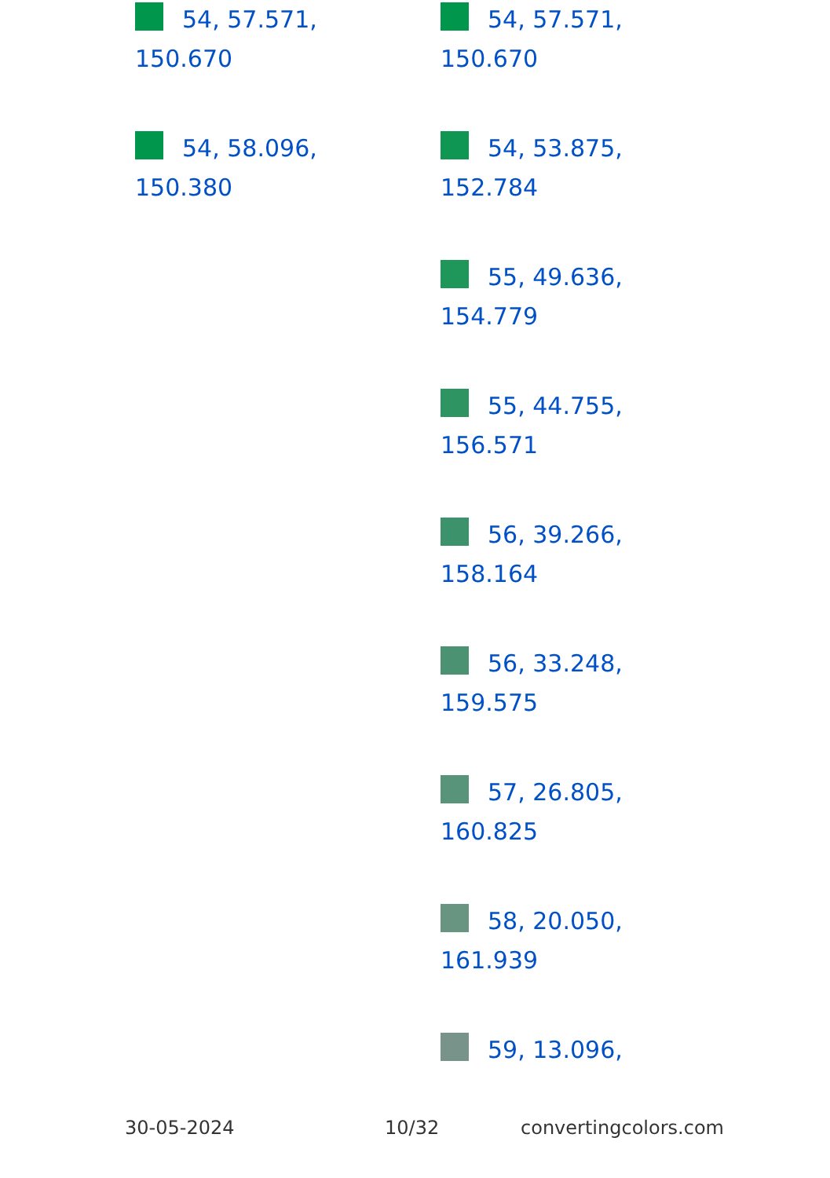54, 57.571, 150.670
54, 58.096, 150.380
54, 57.571, 150.670
54, 53.875, 152.784
55, 49.636, 154.779
55, 44.755, 156.571
56, 39.266, 158.164
56, 33.248, 159.575
57, 26.805, 160.825
58, 20.050, 161.939
59, 13.096,
30-05-2024 10/32 convertingcolors.com